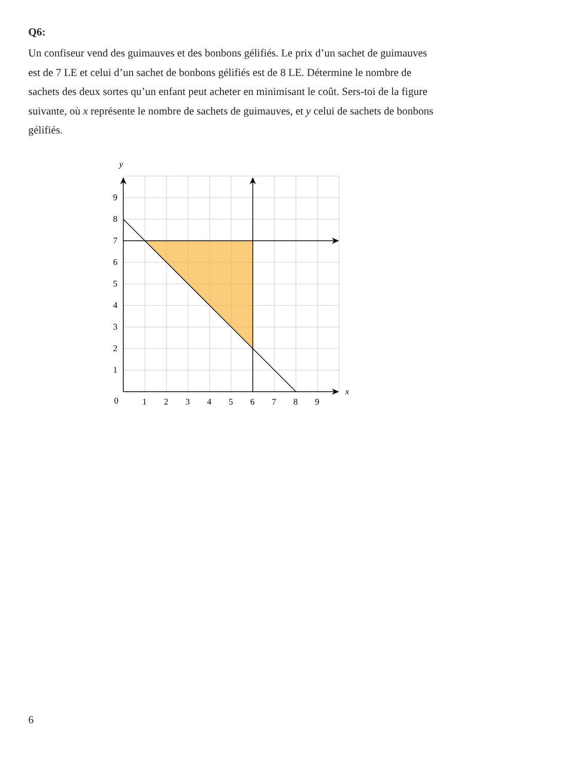Q6:
Un confiseur vend des guimauves et des bonbons gélifiés. Le prix d’un sachet de guimauves est de 7 LE et celui d’un sachet de bonbons gélifiés est de 8 LE. Détermine le nombre de sachets des deux sortes qu’un enfant peut acheter en minimisant le coût. Sers-toi de la figure suivante, où x représente le nombre de sachets de guimauves, et y celui de sachets de bonbons gélifiés.
y
x
0
1
2
3
4
5
6
7
8
9
9
8
7
6
5
4
3
2
1
6